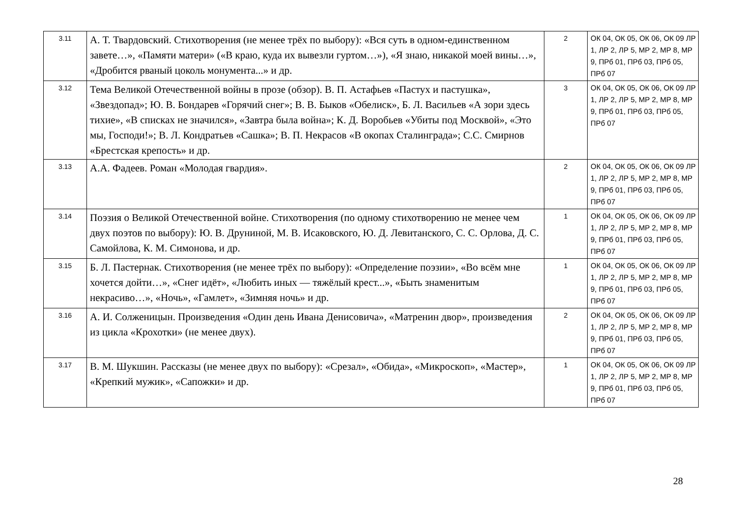| 3.11 | А. Т. Твардовский. Стихотворения (не менее трёх по выбору): «Вся суть в одном-единственном завете…», «Памяти матери» («В краю, куда их вывезли гуртом…»), «Я знаю, никакой моей вины…», «Дробится рваный цоколь монумента...» и др. | 2 | ОК 04, ОК 05, ОК 06, ОК 09 ЛР 1, ЛР 2, ЛР 5, МР 2, МР 8, МР 9, ПРб 01, ПРб 03, ПРб 05, ПРб 07 |
| 3.12 | Тема Великой Отечественной войны в прозе (обзор). В. П. Астафьев «Пастух и пастушка», «Звездопад»; Ю. В. Бондарев «Горячий снег»; В. В. Быков «Обелиск», Б. Л. Васильев «А зори здесь тихие», «В списках не значился», «Завтра была война»; К. Д. Воробьев «Убиты под Москвой», «Это мы, Господи!»; В. Л. Кондратьев «Сашка»; В. П. Некрасов «В окопах Сталинграда»; С.С. Смирнов «Брестская крепость» и др. | 3 | ОК 04, ОК 05, ОК 06, ОК 09 ЛР 1, ЛР 2, ЛР 5, МР 2, МР 8, МР 9, ПРб 01, ПРб 03, ПРб 05, ПРб 07 |
| 3.13 | А.А. Фадеев. Роман «Молодая гвардия». | 2 | ОК 04, ОК 05, ОК 06, ОК 09 ЛР 1, ЛР 2, ЛР 5, МР 2, МР 8, МР 9, ПРб 01, ПРб 03, ПРб 05, ПРб 07 |
| 3.14 | Поэзия о Великой Отечественной войне. Стихотворения (по одному стихотворению не менее чем двух поэтов по выбору): Ю. В. Друниной, М. В. Исаковского, Ю. Д. Левитанского, С. С. Орлова, Д. С. Самойлова, К. М. Симонова, и др. | 1 | ОК 04, ОК 05, ОК 06, ОК 09 ЛР 1, ЛР 2, ЛР 5, МР 2, МР 8, МР 9, ПРб 01, ПРб 03, ПРб 05, ПРб 07 |
| 3.15 | Б. Л. Пастернак. Стихотворения (не менее трёх по выбору): «Определение поэзии», «Во всём мне хочется дойти…», «Снег идёт», «Любить иных — тяжёлый крест...», «Быть знаменитым некрасиво…», «Ночь», «Гамлет», «Зимняя ночь» и др. | 1 | ОК 04, ОК 05, ОК 06, ОК 09 ЛР 1, ЛР 2, ЛР 5, МР 2, МР 8, МР 9, ПРб 01, ПРб 03, ПРб 05, ПРб 07 |
| 3.16 | А. И. Солженицын. Произведения «Один день Ивана Денисовича», «Матренин двор», произведения из цикла «Крохотки» (не менее двух). | 2 | ОК 04, ОК 05, ОК 06, ОК 09 ЛР 1, ЛР 2, ЛР 5, МР 2, МР 8, МР 9, ПРб 01, ПРб 03, ПРб 05, ПРб 07 |
| 3.17 | В. М. Шукшин. Рассказы (не менее двух по выбору): «Срезал», «Обида», «Микроскоп», «Мастер», «Крепкий мужик», «Сапожки» и др. | 1 | ОК 04, ОК 05, ОК 06, ОК 09 ЛР 1, ЛР 2, ЛР 5, МР 2, МР 8, МР 9, ПРб 01, ПРб 03, ПРб 05, ПРб 07 |
28